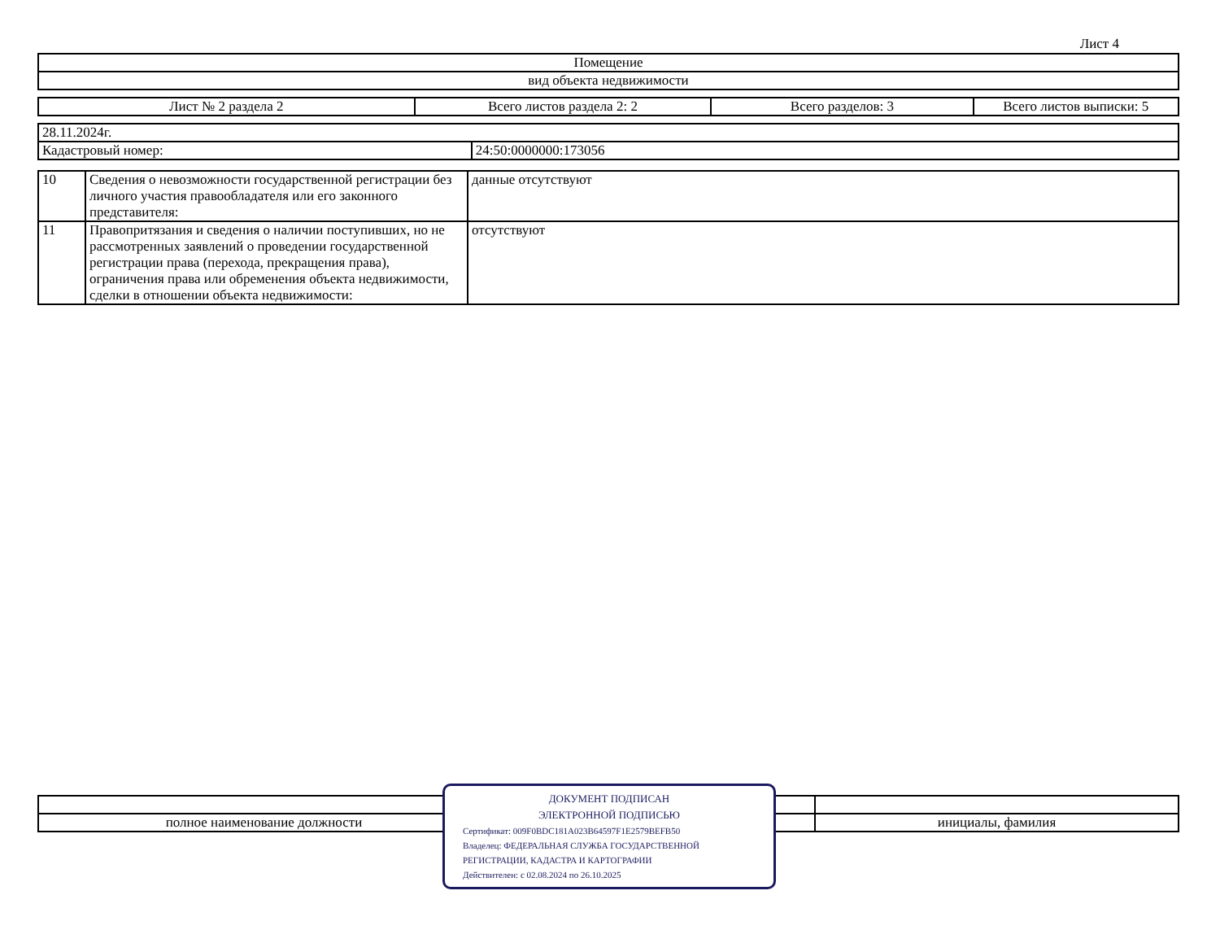Лист 4
| Помещение |
| вид объекта недвижимости |
| Лист № 2 раздела 2 | Всего листов раздела 2: 2 | Всего разделов: 3 | Всего листов выписки: 5 |
| 28.11.2024г. | |
| Кадастровый номер: | 24:50:0000000:173056 |
| 10 | Сведения о невозможности государственной регистрации без личного участия правообладателя или его законного представителя: | данные отсутствуют |
| 11 | Правопритязания и сведения о наличии поступивших, но не рассмотренных заявлений о проведении государственной регистрации права (перехода, прекращения права), ограничения права или обременения объекта недвижимости, сделки в отношении объекта недвижимости: | отсутствуют |
| полное наименование должности | | инициалы, фамилия |
ДОКУМЕНТ ПОДПИСАН
ЭЛЕКТРОННОЙ ПОДПИСЬЮ
Сертификат: 009F0BDC181A023B64597F1E2579BEFB50
Владелец: ФЕДЕРАЛЬНАЯ СЛУЖБА ГОСУДАРСТВЕННОЙ
РЕГИСТРАЦИИ, КАДАСТРА И КАРТОГРАФИИ
Действителен: с 02.08.2024 по 26.10.2025